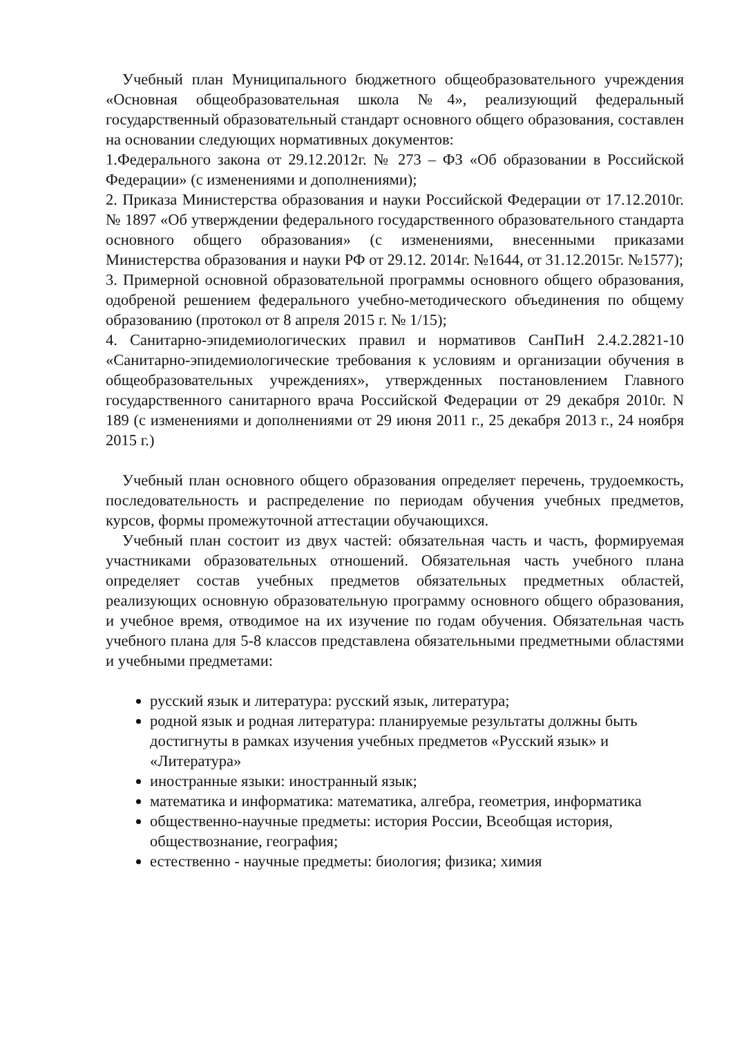Учебный план Муниципального бюджетного общеобразовательного учреждения «Основная общеобразовательная школа №4», реализующий федеральный государственный образовательный стандарт основного общего образования, составлен на основании следующих нормативных документов:
1.Федерального закона от 29.12.2012г. № 273 – ФЗ «Об образовании в Российской Федерации» (с изменениями и дополнениями);
2. Приказа Министерства образования и науки Российской Федерации от 17.12.2010г. № 1897 «Об утверждении федерального государственного образовательного стандарта основного общего образования» (с изменениями, внесенными приказами Министерства образования и науки РФ от 29.12. 2014г. №1644, от 31.12.2015г. №1577);
3. Примерной основной образовательной программы основного общего образования, одобреной решением федерального учебно-методического объединения по общему образованию (протокол от 8 апреля 2015 г. № 1/15);
4. Санитарно-эпидемиологических правил и нормативов СанПиН 2.4.2.2821-10 «Санитарно-эпидемиологические требования к условиям и организации обучения в общеобразовательных учреждениях», утвержденных постановлением Главного государственного санитарного врача Российской Федерации от 29 декабря 2010г. N 189 (с изменениями и дополнениями от 29 июня 2011 г., 25 декабря 2013 г., 24 ноября 2015 г.)
Учебный план основного общего образования определяет перечень, трудоемкость, последовательность и распределение по периодам обучения учебных предметов, курсов, формы промежуточной аттестации обучающихся.
Учебный план состоит из двух частей: обязательная часть и часть, формируемая участниками образовательных отношений. Обязательная часть учебного плана определяет состав учебных предметов обязательных предметных областей, реализующих основную образовательную программу основного общего образования, и учебное время, отводимое на их изучение по годам обучения. Обязательная часть учебного плана для 5-8 классов представлена обязательными предметными областями и учебными предметами:
русский язык и литература: русский язык, литература;
родной язык и родная литература: планируемые результаты должны быть достигнуты в рамках изучения учебных предметов «Русский язык» и «Литература»
иностранные языки: иностранный язык;
математика и информатика: математика, алгебра, геометрия, информатика
общественно-научные предметы: история России, Всеобщая история, обществознание, география;
естественно - научные предметы: биология; физика; химия